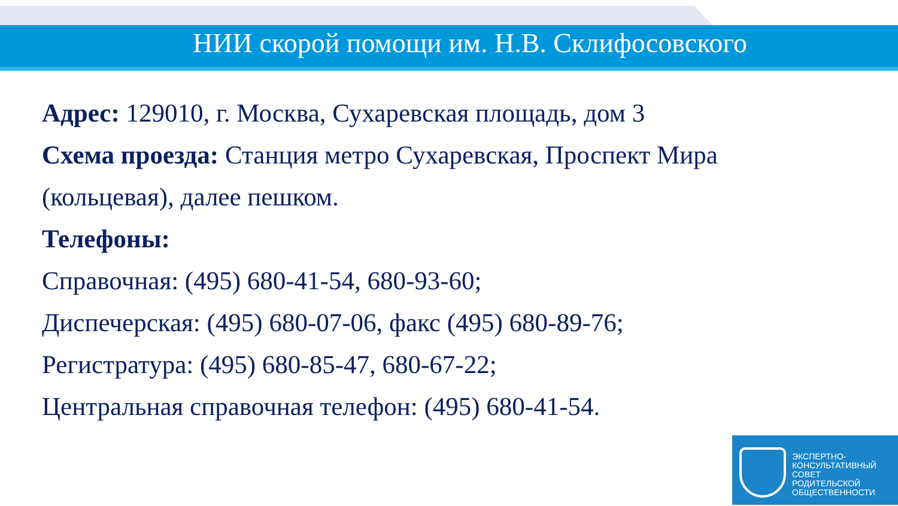НИИ скорой помощи им. Н.В. Склифосовского
Адрес: 129010, г. Москва, Сухаревская площадь, дом 3
Схема проезда: Станция метро Сухаревская, Проспект Мира (кольцевая), далее пешком.
Телефоны:
Справочная: (495) 680-41-54, 680-93-60;
Диспечерская: (495) 680-07-06, факс (495) 680-89-76;
Регистратура: (495) 680-85-47, 680-67-22;
Центральная справочная телефон: (495) 680-41-54.
ЭКСПЕРТНО-
КОНСУЛЬТАТИВНЫЙ
СОВЕТ
РОДИТЕЛЬСКОЙ
ОБЩЕСТВЕННОСТИ